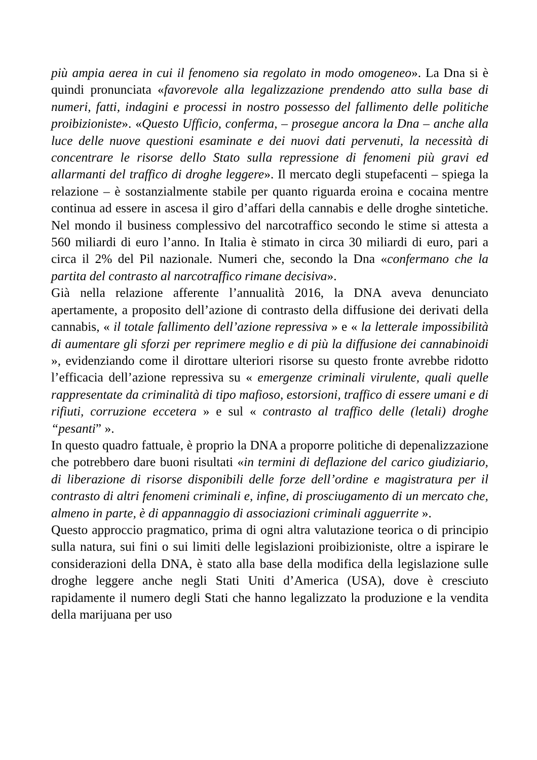più ampia aerea in cui il fenomeno sia regolato in modo omogeneo». La Dna si è quindi pronunciata «favorevole alla legalizzazione prendendo atto sulla base di numeri, fatti, indagini e processi in nostro possesso del fallimento delle politiche proibizioniste». «Questo Ufficio, conferma, – prosegue ancora la Dna – anche alla luce delle nuove questioni esaminate e dei nuovi dati pervenuti, la necessità di concentrare le risorse dello Stato sulla repressione di fenomeni più gravi ed allarmanti del traffico di droghe leggere». Il mercato degli stupefacenti – spiega la relazione – è sostanzialmente stabile per quanto riguarda eroina e cocaina mentre continua ad essere in ascesa il giro d’affari della cannabis e delle droghe sintetiche. Nel mondo il business complessivo del narcotraffico secondo le stime si attesta a 560 miliardi di euro l’anno. In Italia è stimato in circa 30 miliardi di euro, pari a circa il 2% del Pil nazionale. Numeri che, secondo la Dna «confermano che la partita del contrasto al narcotraffico rimane decisiva».
Già nella relazione afferente l’annualità 2016, la DNA aveva denunciato apertamente, a proposito dell’azione di contrasto della diffusione dei derivati della cannabis, « il totale fallimento dell’azione repressiva » e « la letterale impossibilità di aumentare gli sforzi per reprimere meglio e di più la diffusione dei cannabinoidi », evidenziando come il dirottare ulteriori risorse su questo fronte avrebbe ridotto l’efficacia dell’azione repressiva su « emergenze criminali virulente, quali quelle rappresentate da criminalità di tipo mafioso, estorsioni, traffico di essere umani e di rifiuti, corruzione eccetera » e sul « contrasto al traffico delle (letali) droghe “pesanti” ».
In questo quadro fattuale, è proprio la DNA a proporre politiche di depenalizzazione che potrebbero dare buoni risultati «in termini di deflazione del carico giudiziario, di liberazione di risorse disponibili delle forze dell’ordine e magistratura per il contrasto di altri fenomeni criminali e, infine, di prosciugamento di un mercato che, almeno in parte, è di appannaggio di associazioni criminali agguerrite ».
Questo approccio pragmatico, prima di ogni altra valutazione teorica o di principio sulla natura, sui fini o sui limiti delle legislazioni proibizioniste, oltre a ispirare le considerazioni della DNA, è stato alla base della modifica della legislazione sulle droghe leggere anche negli Stati Uniti d’America (USA), dove è cresciuto rapidamente il numero degli Stati che hanno legalizzato la produzione e la vendita della marijuana per uso